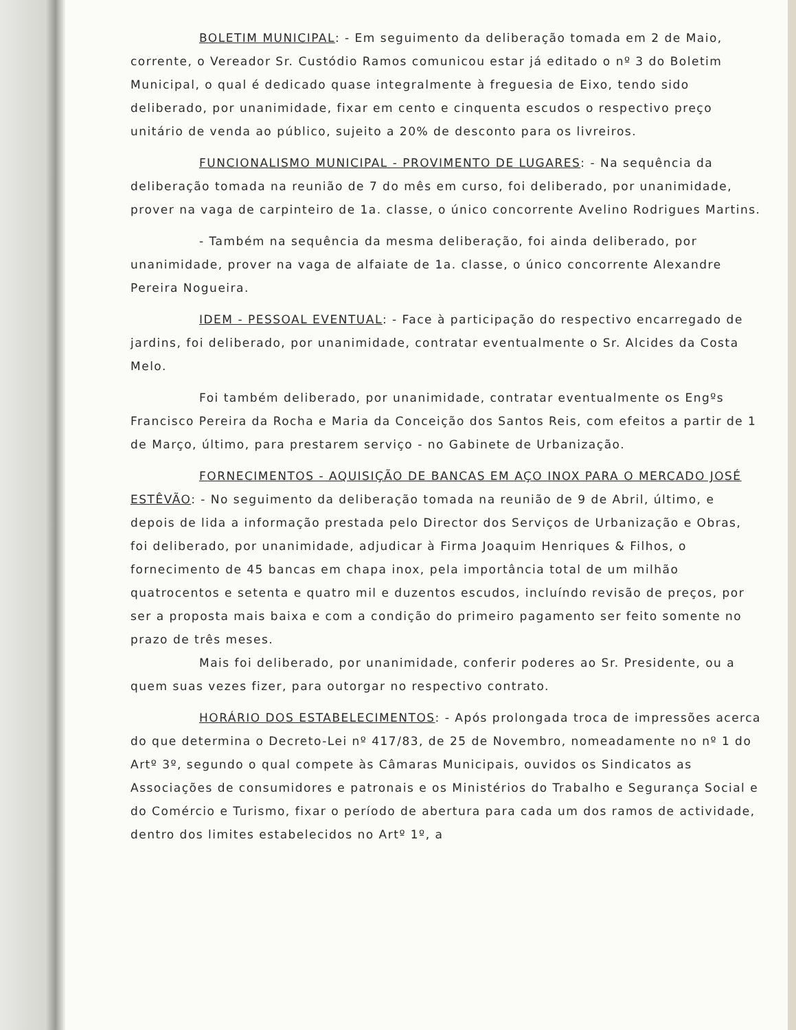BOLETIM MUNICIPAL: - Em seguimento da deliberação tomada em 2 de Maio, corrente, o Vereador Sr. Custódio Ramos comunicou estar já editado o nº 3 do Boletim Municipal, o qual é dedicado quase integralmente à freguesia de Eixo, tendo sido deliberado, por unanimidade, fixar em cento e cinquenta escudos o respectivo preço unitário de venda ao público, sujeito a 20% de desconto para os livreiros.
FUNCIONALISMO MUNICIPAL - PROVIMENTO DE LUGARES: - Na sequência da deliberação tomada na reunião de 7 do mês em curso, foi deliberado, por unanimidade, prover na vaga de carpinteiro de 1a. classe, o único concorrente Avelino Rodrigues Martins.
- Também na sequência da mesma deliberação, foi ainda deliberado, por unanimidade, prover na vaga de alfaiate de 1a. classe, o único concorrente Alexandre Pereira Nogueira.
IDEM - PESSOAL EVENTUAL: - Face à participação do respectivo encarregado de jardins, foi deliberado, por unanimidade, contratar eventualmente o Sr. Alcides da Costa Melo.
Foi também deliberado, por unanimidade, contratar eventualmente os Engºs Francisco Pereira da Rocha e Maria da Conceição dos Santos Reis, com efeitos a partir de 1 de Março, último, para prestarem serviço - no Gabinete de Urbanização.
FORNECIMENTOS - AQUISIÇÃO DE BANCAS EM AÇO INOX PARA O MERCADO JOSÉ ESTÊVÃO: - No seguimento da deliberação tomada na reunião de 9 de Abril, último, e depois de lida a informação prestada pelo Director dos Serviços de Urbanização e Obras, foi deliberado, por unanimidade, adjudicar à Firma Joaquim Henriques & Filhos, o fornecimento de 45 bancas em chapa inox, pela importância total de um milhão quatrocentos e setenta e quatro mil e duzentos escudos, incluíndo revisão de preços, por ser a proposta mais baixa e com a condição do primeiro pagamento ser feito somente no prazo de três meses.
Mais foi deliberado, por unanimidade, conferir poderes ao Sr. Presidente, ou a quem suas vezes fizer, para outorgar no respectivo contrato.
HORÁRIO DOS ESTABELECIMENTOS: - Após prolongada troca de impressões acerca do que determina o Decreto-Lei nº 417/83, de 25 de Novembro, nomeadamente no nº 1 do Artº 3º, segundo o qual compete às Câmaras Municipais, ouvidos os Sindicatos as Associações de consumidores e patronais e os Ministérios do Trabalho e Segurança Social e do Comércio e Turismo, fixar o período de abertura para cada um dos ramos de actividade, dentro dos limites estabelecidos no Artº 1º, a